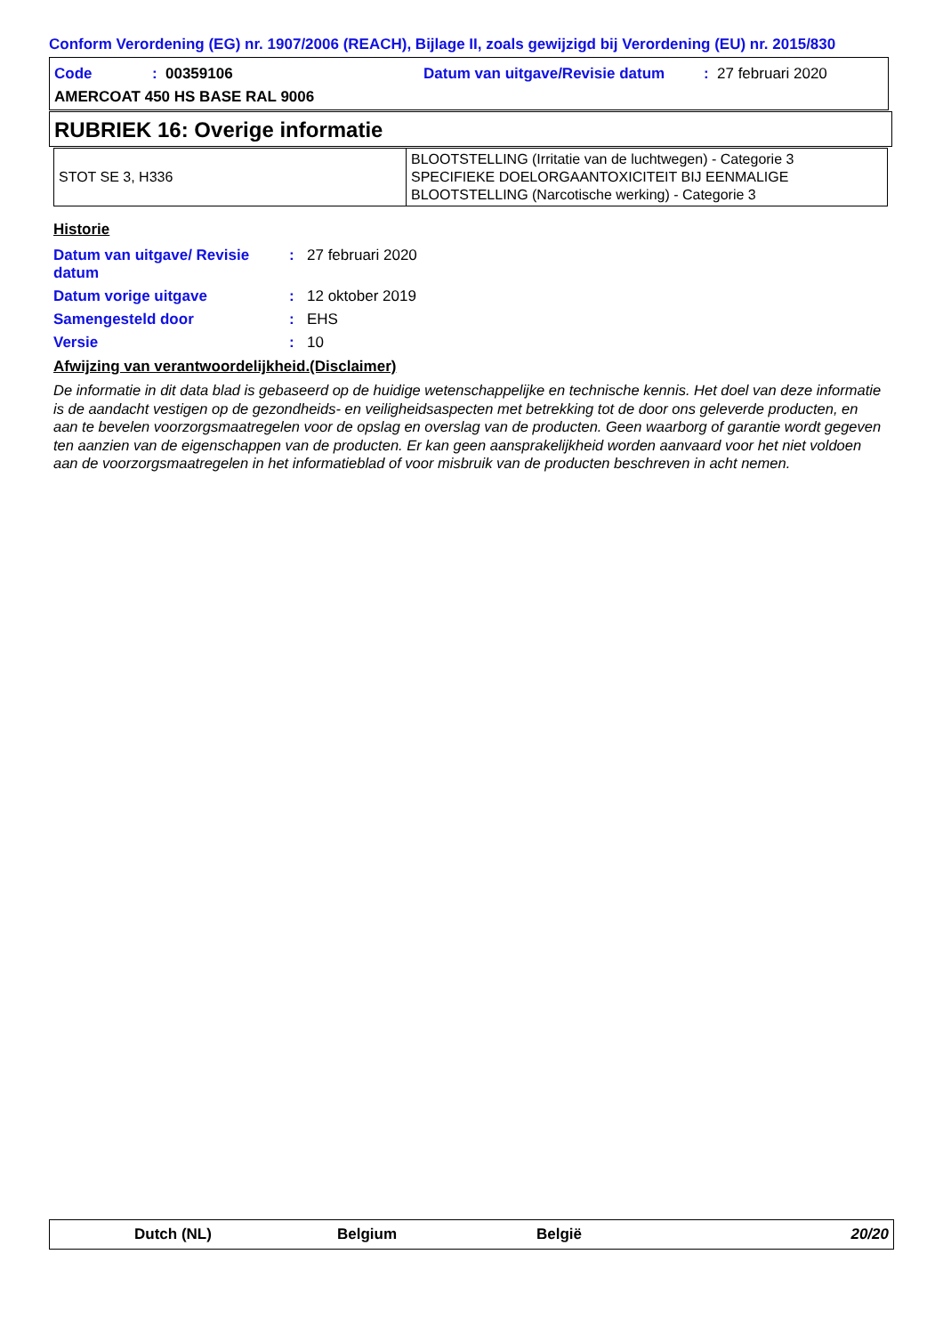Conform Verordening (EG) nr. 1907/2006 (REACH), Bijlage II, zoals gewijzigd bij Verordening (EU) nr. 2015/830
Code: 00359106 Datum van uitgave/Revisie datum: 27 februari 2020
AMERCOAT 450 HS BASE RAL 9006
RUBRIEK 16: Overige informatie
| STOT SE 3, H336 | BLOOTSTELLING (Irritatie van de luchtwegen) - Categorie 3 SPECIFIEKE DOELORGAANTOXICITEIT BIJ EENMALIGE BLOOTSTELLING (Narcotische werking) - Categorie 3 |
Historie
| Datum van uitgave/ Revisie datum | : | 27 februari 2020 |
| Datum vorige uitgave | : | 12 oktober 2019 |
| Samengesteld door | : | EHS |
| Versie | : | 10 |
Afwijzing van verantwoordelijkheid.(Disclaimer)
De informatie in dit data blad is gebaseerd op de huidige wetenschappelijke en technische kennis. Het doel van deze informatie is de aandacht vestigen op de gezondheids- en veiligheidsaspecten met betrekking tot de door ons geleverde producten, en aan te bevelen voorzorgsmaatregelen voor de opslag en overslag van de producten. Geen waarborg of garantie wordt gegeven ten aanzien van de eigenschappen van de producten. Er kan geen aansprakelijkheid worden aanvaard voor het niet voldoen aan de voorzorgsmaatregelen in het informatieblad of voor misbruik van de producten beschreven in acht nemen.
Dutch (NL) Belgium België 20/20